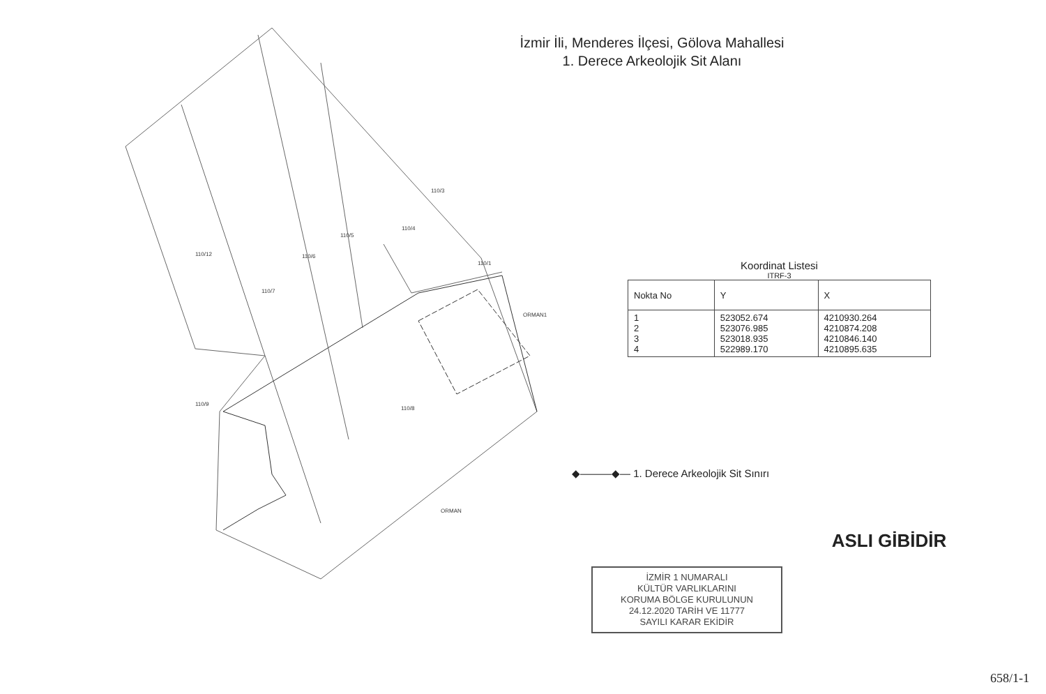İzmir İli, Menderes İlçesi, Gölova Mahallesi
1. Derece Arkeolojik Sit Alanı
110/3
110/4
110/5
110/12
110/6
110/7
110/1
ORMAN1
110/9
110/8
ORMAN
Koordinat Listesi
ITRF-3
| Nokta No | Y | X |
| --- | --- | --- |
| 1 2 3 4 | 523052.674 523076.985 523018.935 522989.170 | 4210930.264 4210874.208 4210846.140 4210895.635 |
◆———◆— 1. Derece Arkeolojik Sit Sınırı
İZMİR 1 NUMARALI
KÜLTÜR VARLIKLARINI
KORUMA BÖLGE KURULUNUN
24.12.2020 TARİH VE 11777
SAYILI KARAR EKİDİR
ASLI GİBİDİR
658/1-1